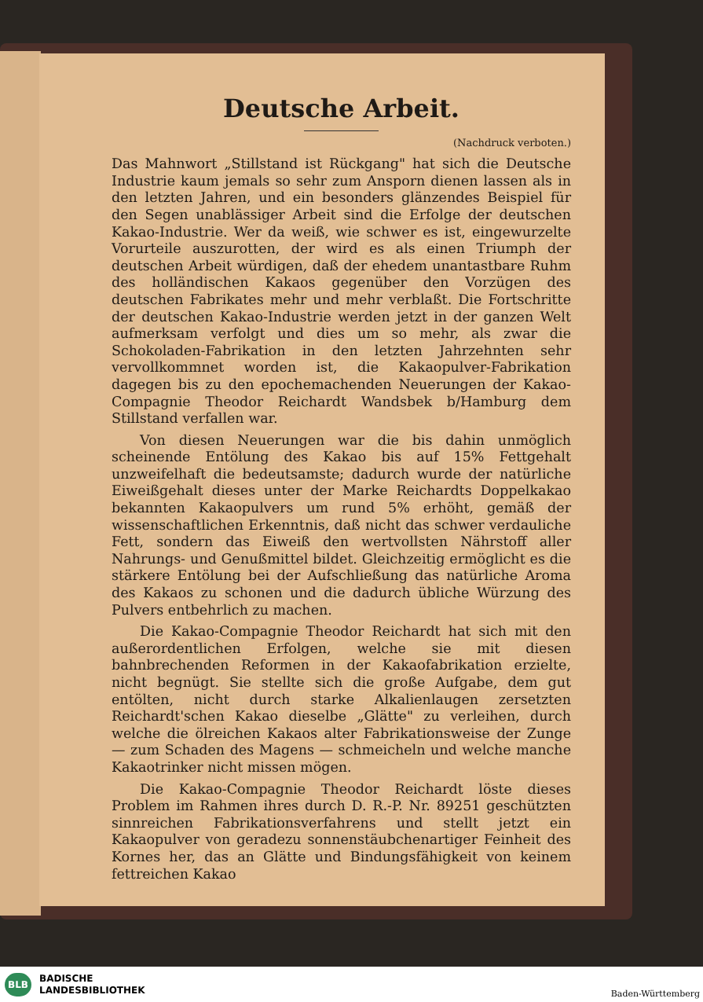Deutsche Arbeit.
(Nachdruck verboten.)
Das Mahnwort „Stillstand ist Rückgang" hat sich die Deutsche Industrie kaum jemals so sehr zum Ansporn dienen lassen als in den letzten Jahren, und ein besonders glänzendes Beispiel für den Segen unablässiger Arbeit sind die Erfolge der deutschen Kakao-Industrie. Wer da weiß, wie schwer es ist, eingewurzelte Vorurteile auszurotten, der wird es als einen Triumph der deutschen Arbeit würdigen, daß der ehedem unantastbare Ruhm des holländischen Kakaos gegenüber den Vorzügen des deutschen Fabrikates mehr und mehr verblaßt. Die Fortschritte der deutschen Kakao-Industrie werden jetzt in der ganzen Welt aufmerksam verfolgt und dies um so mehr, als zwar die Schokoladen-Fabrikation in den letzten Jahrzehnten sehr vervollkommnet worden ist, die Kakaopulver-Fabrikation dagegen bis zu den epochemachenden Neuerungen der Kakao-Compagnie Theodor Reichardt Wandsbek b/Hamburg dem Stillstand verfallen war.
Von diesen Neuerungen war die bis dahin unmöglich scheinende Entölung des Kakao bis auf 15% Fettgehalt unzweifelhaft die bedeutsamste; dadurch wurde der natürliche Eiweißgehalt dieses unter der Marke Reichardts Doppelkakao bekannten Kakaopulvers um rund 5% erhöht, gemäß der wissenschaftlichen Erkenntnis, daß nicht das schwer verdauliche Fett, sondern das Eiweiß den wertvollsten Nährstoff aller Nahrungs- und Genußmittel bildet. Gleichzeitig ermöglicht es die stärkere Entölung bei der Aufschließung das natürliche Aroma des Kakaos zu schonen und die dadurch übliche Würzung des Pulvers entbehrlich zu machen.
Die Kakao-Compagnie Theodor Reichardt hat sich mit den außerordentlichen Erfolgen, welche sie mit diesen bahnbrechenden Reformen in der Kakaofabrikation erzielte, nicht begnügt. Sie stellte sich die große Aufgabe, dem gut entölten, nicht durch starke Alkalienlaugen zersetzten Reichardt'schen Kakao dieselbe „Glätte" zu verleihen, durch welche die ölreichen Kakaos alter Fabrikationsweise der Zunge — zum Schaden des Magens — schmeicheln und welche manche Kakaotrinker nicht missen mögen.
Die Kakao-Compagnie Theodor Reichardt löste dieses Problem im Rahmen ihres durch D. R.-P. Nr. 89251 geschützten sinnreichen Fabrikationsverfahrens und stellt jetzt ein Kakaopulver von geradezu sonnenstäubchenartiger Feinheit des Kornes her, das an Glätte und Bindungsfähigkeit von keinem fettreichen Kakao
BLB
BADISCHE
LANDESBIBLIOTHEK
Baden-Württemberg